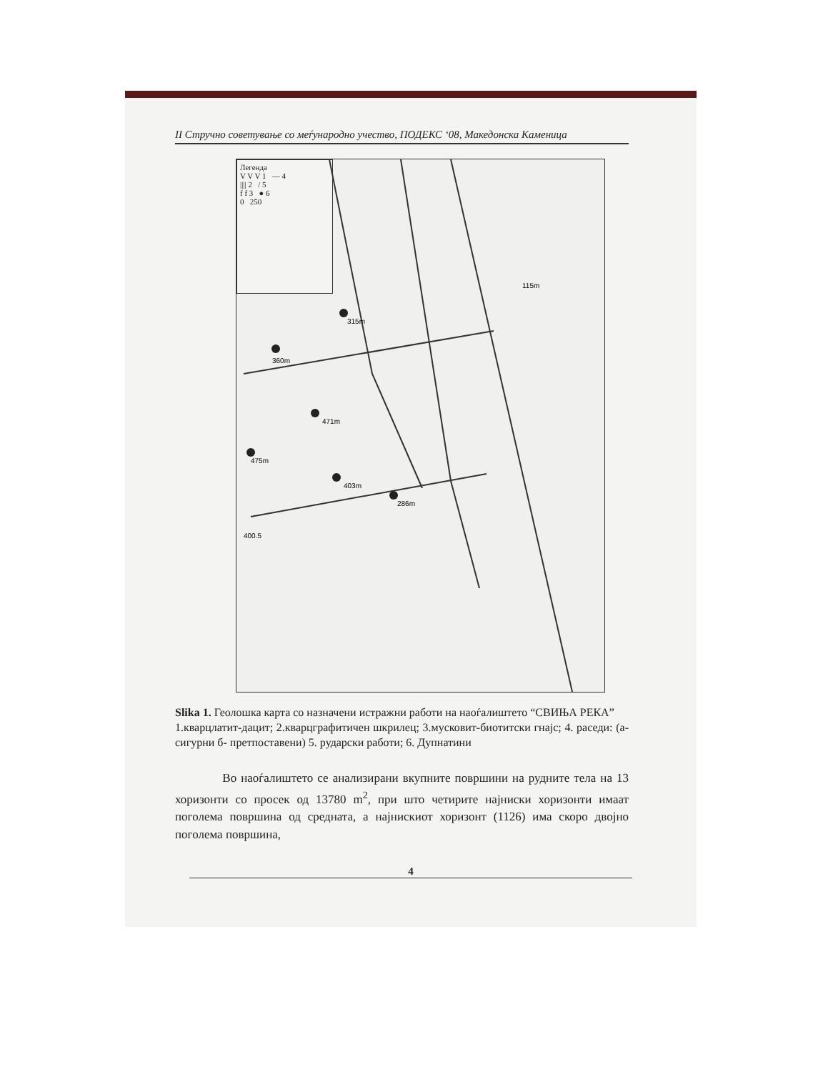II Стручно советување со меѓународно учество, ПОДЕКС ‘08, Македонска Каменица
Легенда
V V V 1 — 4
|||| 2 / 5
f f 3 ● 6
0 250
315m
360m
471m
475m
403m
286m
115m
400.5
Slika 1. Геолошка карта со назначени истражни работи на наоѓалиштето “СВИЊА РЕКА”
1.кварцлатит-дацит; 2.кварцграфитичен шкрилец; 3.мусковит-биотитски гнајс; 4. раседи: (а- сигурни б- претпоставени) 5. рударски работи; 6. Дупнатини
Во наоѓалиштето се анализирани вкупните површини на рудните тела на 13 хоризонти со просек од 13780 m<sup>2</sup>, при што четирите најниски хоризонти имаат поголема површина од средната, а најнискиот хоризонт (1126) има скоро двојно поголема површина,
4